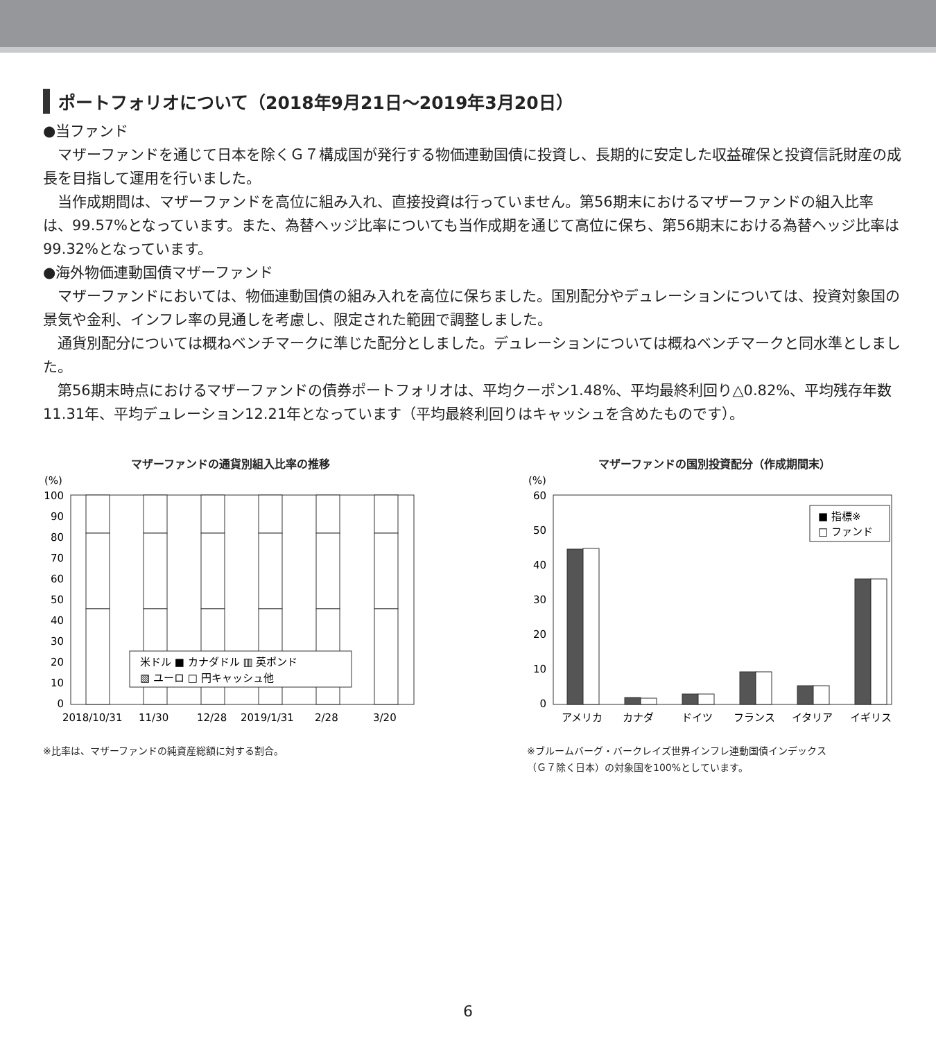ポートフォリオについて（2018年9月21日～2019年3月20日）
●当ファンド
マザーファンドを通じて日本を除くＧ７構成国が発行する物価連動国債に投資し、長期的に安定した収益確保と投資信託財産の成長を目指して運用を行いました。
当作成期間は、マザーファンドを高位に組み入れ、直接投資は行っていません。第56期末におけるマザーファンドの組入比率は、99.57%となっています。また、為替ヘッジ比率についても当作成期を通じて高位に保ち、第56期末における為替ヘッジ比率は99.32%となっています。
●海外物価連動国債マザーファンド
マザーファンドにおいては、物価連動国債の組み入れを高位に保ちました。国別配分やデュレーションについては、投資対象国の景気や金利、インフレ率の見通しを考慮し、限定された範囲で調整しました。
通貨別配分については概ねベンチマークに準じた配分としました。デュレーションについては概ねベンチマークと同水準としました。
第56期末時点におけるマザーファンドの債券ポートフォリオは、平均クーポン1.48%、平均最終利回り△0.82%、平均残存年数11.31年、平均デュレーション12.21年となっています（平均最終利回りはキャッシュを含めたものです）。
マザーファンドの通貨別組入比率の推移
(%)
100
90
80
70
60
50
40
30
20
10
0
米ドル ■ カナダドル ▥ 英ポンド
▧ ユーロ □ 円キャッシュ他
2018/10/31
11/30
12/28
2019/1/31
2/28
3/20
※比率は、マザーファンドの純資産総額に対する割合。
マザーファンドの国別投資配分（作成期間末）
(%)
60
50
40
30
20
10
0
■ 指標※
□ ファンド
アメリカ
カナダ
ドイツ
フランス
イタリア
イギリス
※ブルームバーグ・バークレイズ世界インフレ連動国債インデックス
（Ｇ７除く日本）の対象国を100%としています。
6